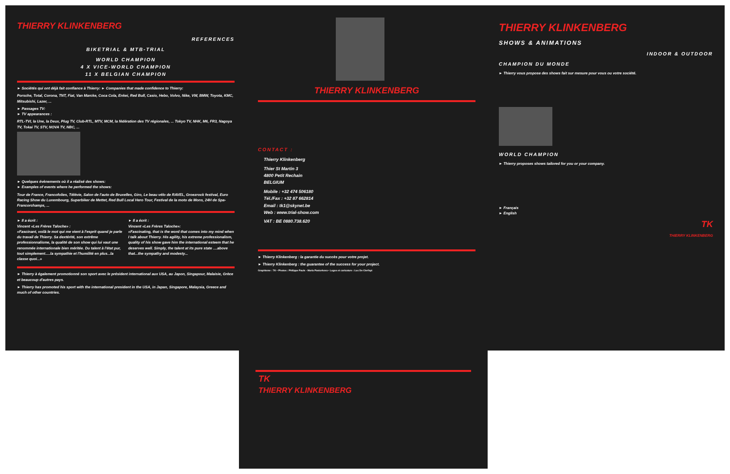THIERRY KLINKENBERG
REFERENCES
BIKETRIAL & MTB-TRIAL
WORLD CHAMPION
4 X VICE-WORLD CHAMPION
11 X BELGIAN CHAMPION
► Sociétés qui ont déjà fait confiance à Thierry: ► Companies that made confidence to Thierry:
Porsche, Total, Corona, TNT, Fiat, Van Marcke, Coca Cola, Enkei, Red Bull, Casio, Hebo, Volvo, Nike, VW, BMW, Toyota, KMC, Mitsubishi, Lazer, ...
► Passages TV:
► TV appearances :
RTL-TVI, la Une, la Deux, Plug TV, Club-RTL, MTV, MCM, la fédération des TV régionales, ... Tokyo TV, NHK, M6, FR3, Nagoya TV, Tokai TV, STV, NOVA TV, NBC, ...
► Quelques évènements où il a réalisé des shows:
► Examples of events where he performed the shows:
Tour de France, Francofolies, Télévie, Salon de l'auto de Bruxelles, Giro, Le beau vélo de RAVEL, Groezrock festival, Euro Racing Show du Luxembourg, Superbiker de Mettet, Red Bull Local Hero Tour, Festival de la moto de Mons, 24H de Spa-Francorchamps, ...
► Il a écrit :
Vincent «Les Frères Taloche» :
«Fascinant, voilà le mot qui me vient à l'esprit quand je parle du travail de Thierry. Sa dextérité, son extrême professionnalisme, la qualité de son show qui lui vaut une renommée internationale bien méritée. Du talent à l'état pur, tout simplement.....la sympathie et l'humilité en plus...la classe quoi...»
► Il a écrit :
Vincent «Les Frères Taloche»:
«Fascinating, that is the word that comes into my mind when I talk about Thierry. His agility, his extreme professionalism, quality of his show gave him the international esteem that he deserves well. Simply, the talent at its pure state ....above that...the sympathy and modesty...
► Thierry à également promotionné son sport avec le président international aux USA, au Japon, Singapour, Malaisie, Grèce et beaucoup d'autres pays.
► Thierry has promoted his sport with the international president in the USA, in Japan, Singapore, Malaysia, Greece and much of other countries.
THIERRY KLINKENBERG
CONTACT :
Thierry Klinkenberg
Thier St Martin 3
4800 Petit Rechain
BELGIUM
Mobile : +32 474 506180
Tél./Fax : +32 87 662814
Email : tk1@skynet.be
Web : www.trial-show.com
VAT : BE 0880.738.620
► Thierry Klinkenberg : la garantie du succès pour votre projet.
► Thierry Klinkenberg : the guarantee of the success for your project.
Graphisme : TK • Photos : Philippe Pauls - Maria Pastorkova • Logos et caricature : Luc De Clerfayt
THIERRY KLINKENBERG
SHOWS & ANIMATIONS
INDOOR & OUTDOOR
CHAMPION DU MONDE
► Thierry vous propose des shows fait sur mesure pour vous ou votre société.
WORLD CHAMPION
► Thierry proposes shows tailored for you or your company.
► Français
► English
TK
THIERRY KLINKENBERG
TK
THIERRY KLINKENBERG